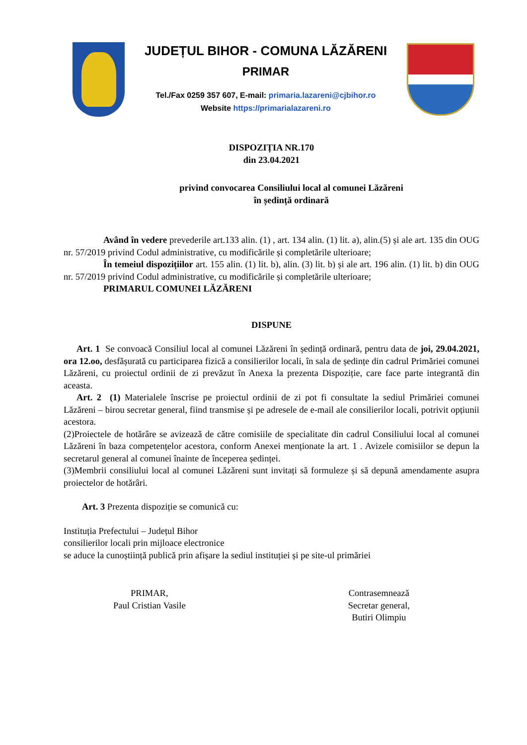JUDEȚUL BIHOR - COMUNA LĂZĂRENI
PRIMAR
Tel./Fax 0259 357 607, E-mail: primaria.lazareni@cjbihor.ro
Website https://primarialazareni.ro
DISPOZIȚIA NR.170
din 23.04.2021
privind convocarea Consiliului local al comunei Lăzăreni
în ședință ordinară
Având în vedere prevederile art.133 alin. (1) , art. 134 alin. (1) lit. a), alin.(5) și ale art. 135 din OUG nr. 57/2019 privind Codul administrative, cu modificările și completările ulterioare;
În temeiul dispozițiilor art. 155 alin. (1) lit. b), alin. (3) lit. b) și ale art. 196 alin. (1) lit. b) din OUG nr. 57/2019 privind Codul administrative, cu modificările și completările ulterioare;
PRIMARUL COMUNEI LĂZĂRENI
DISPUNE
Art. 1 Se convoacă Consiliul local al comunei Lăzăreni în ședință ordinară, pentru data de joi, 29.04.2021, ora 12.oo, desfășurată cu participarea fizică a consilierilor locali, în sala de ședințe din cadrul Primăriei comunei Lăzăreni, cu proiectul ordinii de zi prevăzut în Anexa la prezenta Dispoziție, care face parte integrantă din aceasta.
Art. 2 (1) Materialele înscrise pe proiectul ordinii de zi pot fi consultate la sediul Primăriei comunei Lăzăreni – birou secretar general, fiind transmise și pe adresele de e-mail ale consilierilor locali, potrivit opțiunii acestora.
(2)Proiectele de hotărâre se avizează de către comisiile de specialitate din cadrul Consiliului local al comunei Lăzăreni în baza competențelor acestora, conform Anexei menționate la art. 1 . Avizele comisiilor se depun la secretarul general al comunei înainte de începerea ședinței.
(3)Membrii consiliului local al comunei Lăzăreni sunt invitați să formuleze și să depună amendamente asupra proiectelor de hotărâri.
Art. 3 Prezenta dispoziție se comunică cu:
Instituția Prefectului – Județul Bihor
consilierilor locali prin mijloace electronice
se aduce la cunoștiință publică prin afișare la sediul instituției și pe site-ul primăriei
PRIMAR,
Paul Cristian Vasile
Contrasemnează
Secretar general,
Butiri Olimpiu